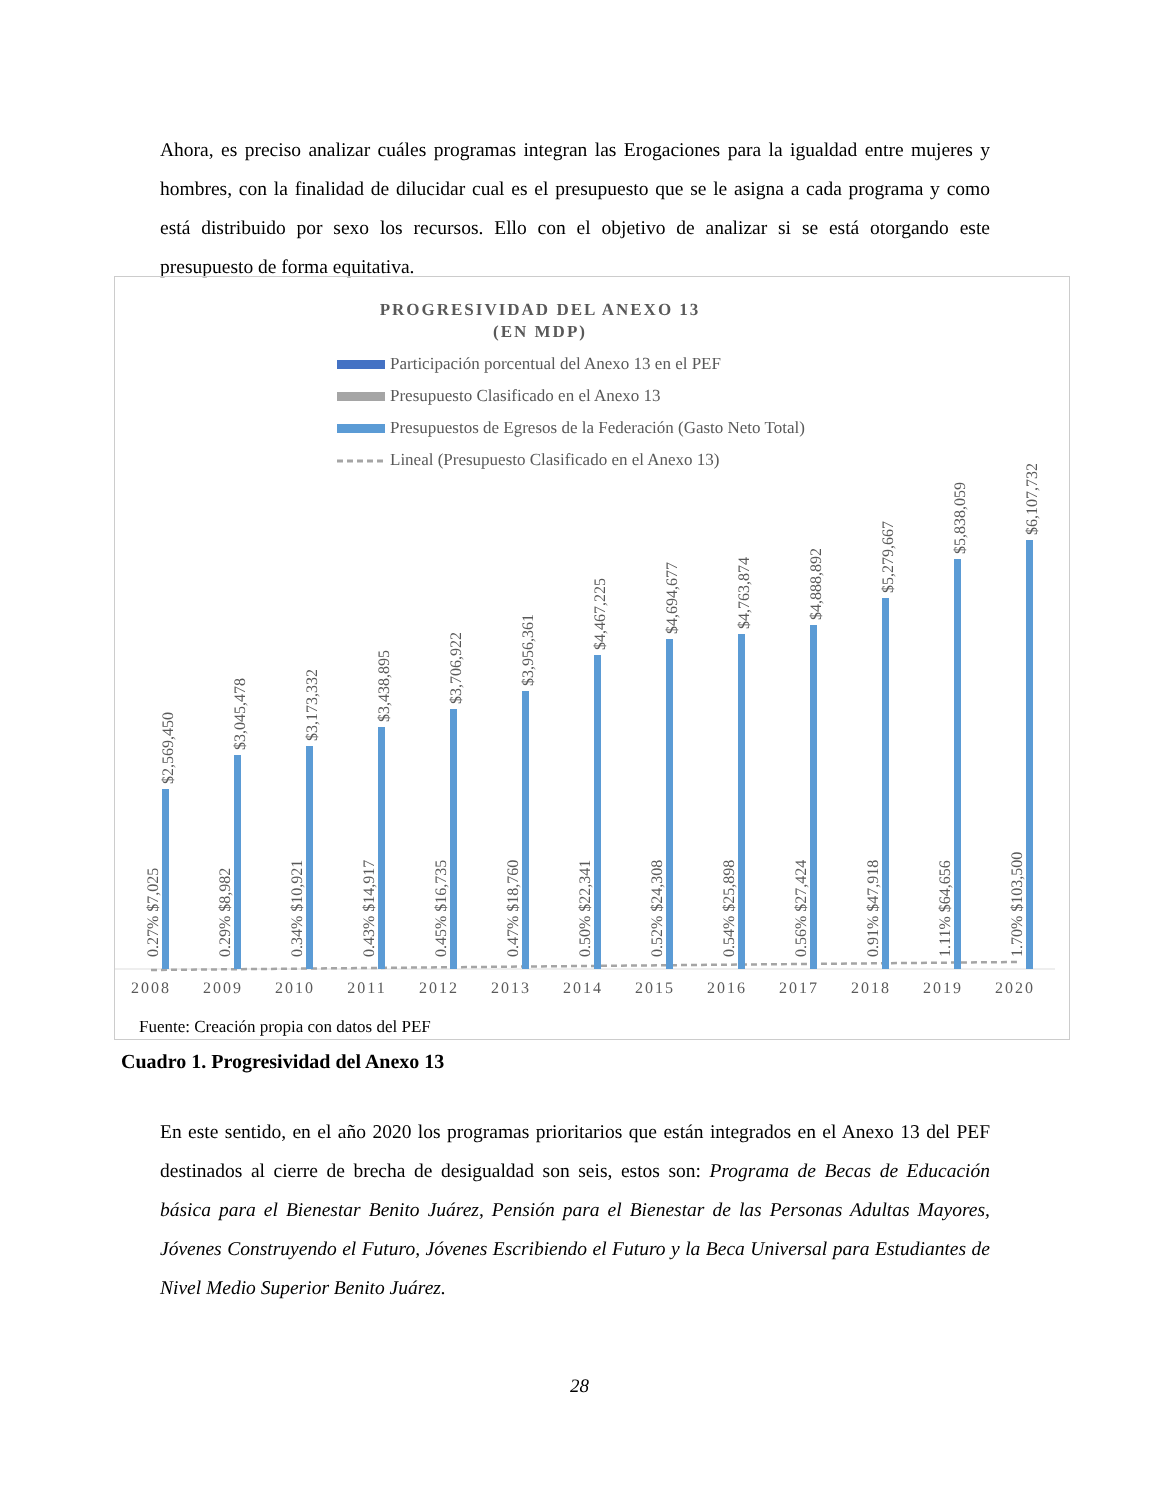Ahora, es preciso analizar cuáles programas integran las Erogaciones para la igualdad entre mujeres y hombres, con la finalidad de dilucidar cual es el presupuesto que se le asigna a cada programa y como está distribuido por sexo los recursos. Ello con el objetivo de analizar si se está otorgando este presupuesto de forma equitativa.
PROGRESIVIDAD DEL ANEXO 13
(EN MDP)
Participación porcentual del Anexo 13 en el PEF
Presupuesto Clasificado en el Anexo 13
Presupuestos de Egresos de la Federación (Gasto Neto Total)
Lineal (Presupuesto Clasificado en el Anexo 13)
2008
$2,569,450
0.27% $7,025
2009
$3,045,478
0.29% $8,982
2010
$3,173,332
0.34% $10,921
2011
$3,438,895
0.43% $14,917
2012
$3,706,922
0.45% $16,735
2013
$3,956,361
0.47% $18,760
2014
$4,467,225
0.50% $22,341
2015
$4,694,677
0.52% $24,308
2016
$4,763,874
0.54% $25,898
2017
$4,888,892
0.56% $27,424
2018
$5,279,667
0.91% $47,918
2019
$5,838,059
1.11% $64,656
2020
$6,107,732
1.70% $103,500
Fuente: Creación propia con datos del PEF
Cuadro 1. Progresividad del Anexo 13
En este sentido, en el año 2020 los programas prioritarios que están integrados en el Anexo 13 del PEF destinados al cierre de brecha de desigualdad son seis, estos son: Programa de Becas de Educación básica para el Bienestar Benito Juárez, Pensión para el Bienestar de las Personas Adultas Mayores, Jóvenes Construyendo el Futuro, Jóvenes Escribiendo el Futuro y la Beca Universal para Estudiantes de Nivel Medio Superior Benito Juárez.
28